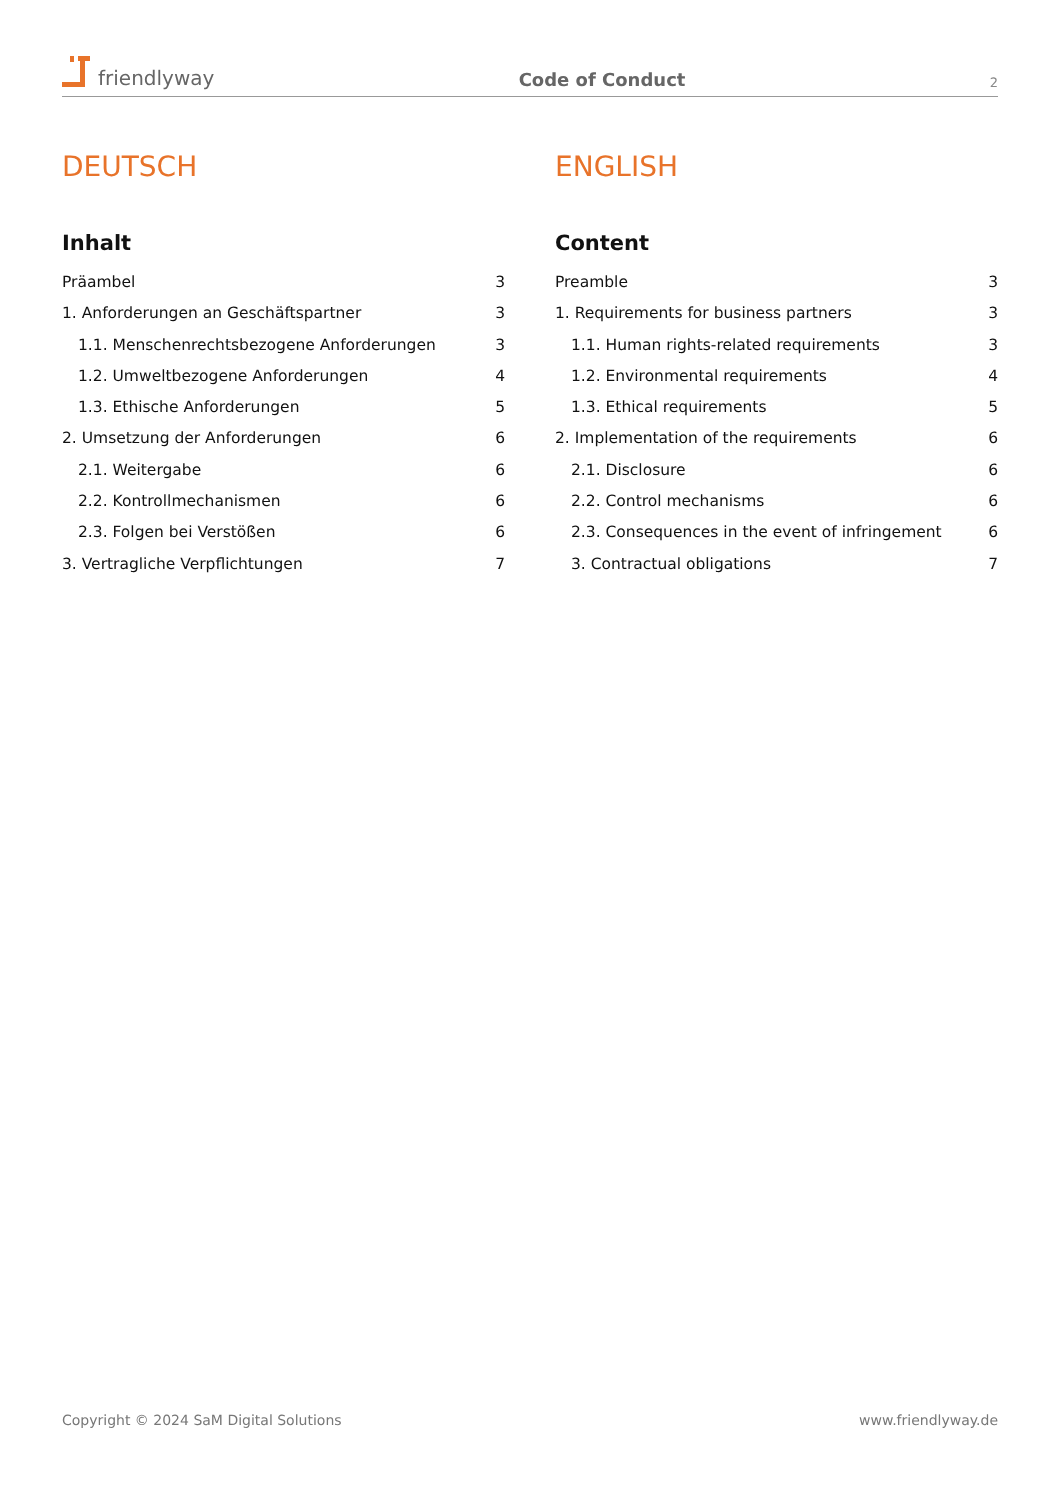friendlyway
Code of Conduct
2
DEUTSCH
Inhalt
Präambel 3
1. Anforderungen an Geschäftspartner 3
1.1. Menschenrechtsbezogene Anforderungen 3
1.2. Umweltbezogene Anforderungen 4
1.3. Ethische Anforderungen 5
2. Umsetzung der Anforderungen 6
2.1. Weitergabe 6
2.2. Kontrollmechanismen 6
2.3. Folgen bei Verstößen 6
3. Vertragliche Verpflichtungen 7
ENGLISH
Content
Preamble 3
1. Requirements for business partners 3
1.1. Human rights-related requirements 3
1.2. Environmental requirements 4
1.3. Ethical requirements 5
2. Implementation of the requirements 6
2.1. Disclosure 6
2.2. Control mechanisms 6
2.3. Consequences in the event of infringement 6
3. Contractual obligations 7
Copyright © 2024 SaM Digital Solutions www.friendlyway.de